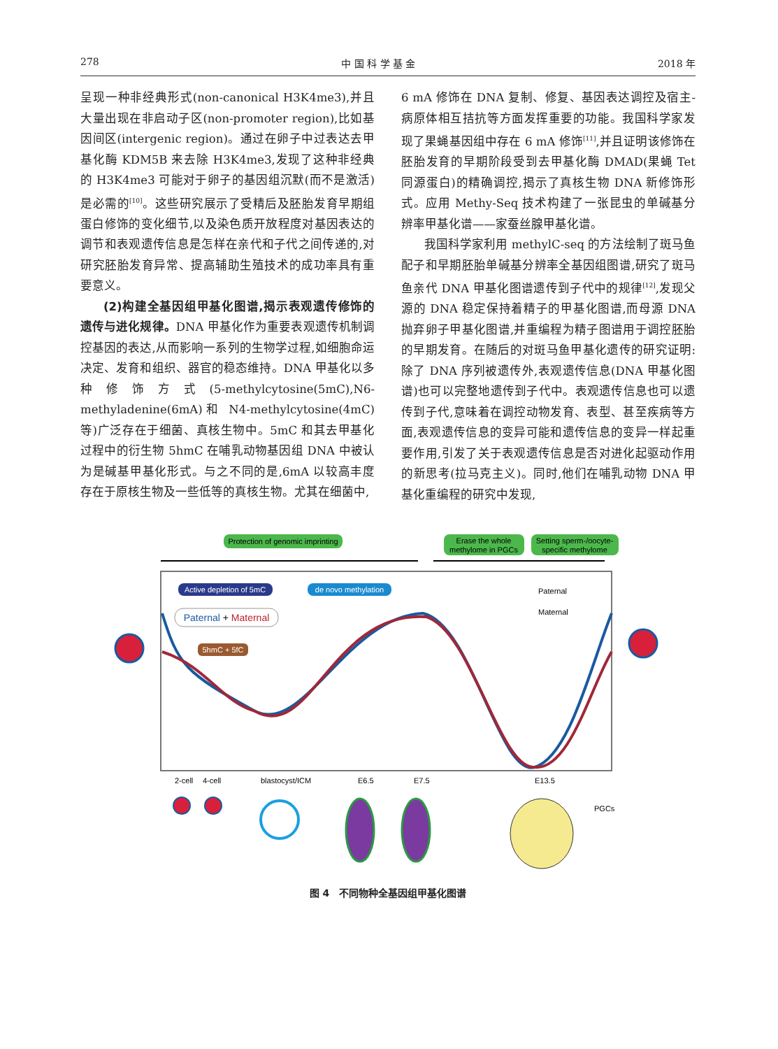278 中 国 科 学 基 金 2018 年
呈现一种非经典形式(non-canonical H3K4me3),并且大量出现在非启动子区(non-promoter region),比如基因间区(intergenic region)。通过在卵子中过表达去甲基化酶 KDM5B 来去除 H3K4me3,发现了这种非经典的 H3K4me3 可能对于卵子的基因组沉默(而不是激活)是必需的<sup>[10]</sup>。这些研究展示了受精后及胚胎发育早期组蛋白修饰的变化细节,以及染色质开放程度对基因表达的调节和表观遗传信息是怎样在亲代和子代之间传递的,对研究胚胎发育异常、提高辅助生殖技术的成功率具有重要意义。
(2)构建全基因组甲基化图谱,揭示表观遗传修饰的遗传与进化规律。DNA 甲基化作为重要表观遗传机制调控基因的表达,从而影响一系列的生物学过程,如细胞命运决定、发育和组织、器官的稳态维持。DNA 甲基化以多种修饰方式(5-methylcytosine(5mC),N6-methyladenine(6mA)和 N4-methylcytosine(4mC)等)广泛存在于细菌、真核生物中。5mC 和其去甲基化过程中的衍生物 5hmC 在哺乳动物基因组 DNA 中被认为是碱基甲基化形式。与之不同的是,6mA 以较高丰度存在于原核生物及一些低等的真核生物。尤其在细菌中,
6 mA 修饰在 DNA 复制、修复、基因表达调控及宿主-病原体相互拮抗等方面发挥重要的功能。我国科学家发现了果蝇基因组中存在 6 mA 修饰<sup>[11]</sup>,并且证明该修饰在胚胎发育的早期阶段受到去甲基化酶 DMAD(果蝇 Tet 同源蛋白)的精确调控,揭示了真核生物 DNA 新修饰形式。应用 Methy-Seq 技术构建了一张昆虫的单碱基分辨率甲基化谱——家蚕丝腺甲基化谱。
我国科学家利用 methylC-seq 的方法绘制了斑马鱼配子和早期胚胎单碱基分辨率全基因组图谱,研究了斑马鱼亲代 DNA 甲基化图谱遗传到子代中的规律<sup>[12]</sup>,发现父源的 DNA 稳定保持着精子的甲基化图谱,而母源 DNA 抛弃卵子甲基化图谱,并重编程为精子图谱用于调控胚胎的早期发育。在随后的对斑马鱼甲基化遗传的研究证明:除了 DNA 序列被遗传外,表观遗传信息(DNA 甲基化图谱)也可以完整地遗传到子代中。表观遗传信息也可以遗传到子代,意味着在调控动物发育、表型、甚至疾病等方面,表观遗传信息的变异可能和遗传信息的变异一样起重要作用,引发了关于表观遗传信息是否对进化起驱动作用的新思考(拉马克主义)。同时,他们在哺乳动物 DNA 甲基化重编程的研究中发现,
Protection of genomic imprinting
Erase the whole
methylome in PGCs
Setting sperm-/oocyte-
specific methylome
Active depletion of 5mC
de novo methylation
Paternal + Maternal
5hmC + 5fC
Paternal
Maternal
2-cell
4-cell
blastocyst/ICM
E6.5
E7.5
E13.5
PGCs
图 4　不同物种全基因组甲基化图谱